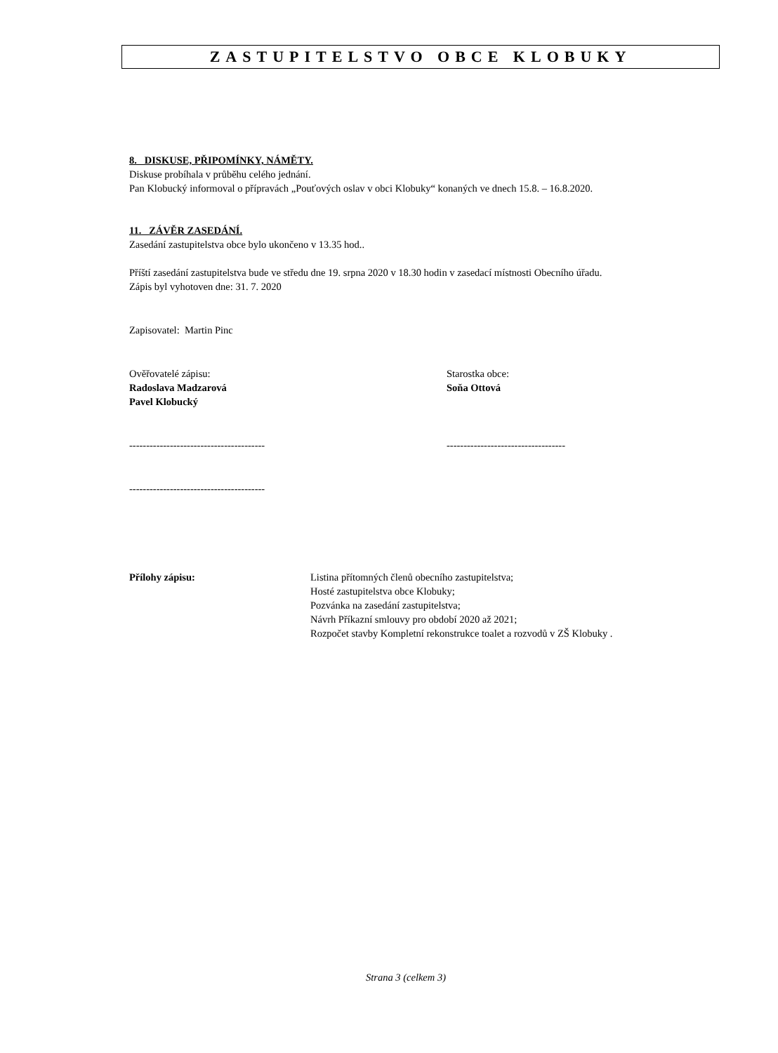ZASTUPITELSTVO OBCE KLOBUKY
8. DISKUSE, PŘIPOMÍNKY, NÁMĚTY.
Diskuse probíhala v průběhu celého jednání.
Pan Klobucký informoval o přípravách „Pouťových oslav v obci Klobuky“ konaných ve dnech 15.8. – 16.8.2020.
11. ZÁVĚR ZASEDÁNÍ.
Zasedání zastupitelstva obce bylo ukončeno v 13.35 hod..
Příští zasedání zastupitelstva bude ve středu dne 19. srpna 2020 v 18.30 hodin v zasedací místnosti Obecního úřadu.
Zápis byl vyhotoven dne: 31. 7. 2020
Zapisovatel: Martin Pinc
Ověřovatelé zápisu:
Radoslava Madzarová
Pavel Klobucký
Starostka obce:
Soňa Ottová
---------------------------------------- -----------------------------------
----------------------------------------
Přílohy zápisu: Listina přítomných členů obecního zastupitelstva;
Hosté zastupitelstva obce Klobuky;
Pozvánka na zasedání zastupitelstva;
Návrh Příkazní smlouvy pro období 2020 až 2021;
Rozpočet stavby Kompletní rekonstrukce toalet a rozvodů v ZŠ Klobuky .
Strana 3 (celkem 3)